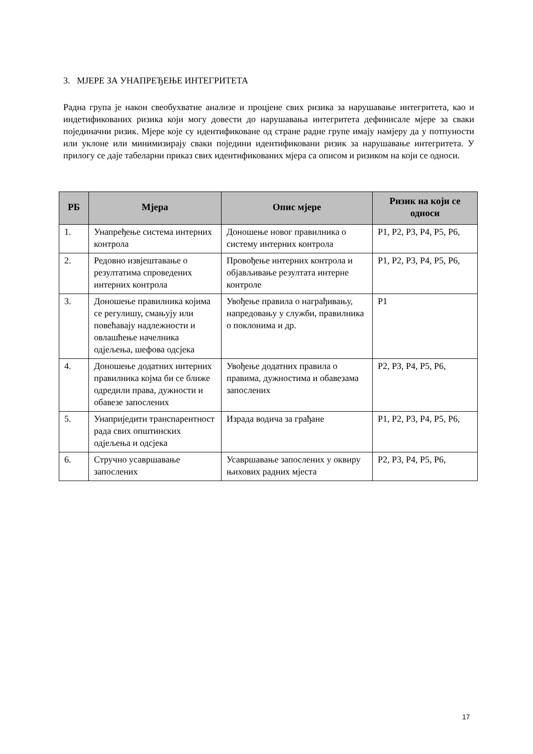3. МЈЕРЕ ЗА УНАПРЕЂЕЊЕ ИНТЕГРИТЕТА
Радна група је након свеобухватне анализе и процјене свих ризика за нарушавање интегритета, као и индетификованих ризика који могу довести до нарушавања интегритета дефинисале мјере за сваки појединачни ризик. Мјере које су идентификоване од стране радне групе имају намјеру да у потпуности или уклоне или минимизирају сваки поједини идентификовани ризик за нарушавање интегритета. У прилогу се даје табеларни приказ свих идентификованих мјера са описом и ризиком на који се односи.
| РБ | Мјера | Опис мјере | Ризик на који се односи |
| --- | --- | --- | --- |
| 1. | Унапређење система интерних контрола | Доношење новог правилника о систему интерних контрола | Р1, Р2, Р3, Р4, Р5, Р6, |
| 2. | Редовно извјештавање о резултатима спроведених интерних контрола | Провођење интерних контрола и објављивање резултата интерне контроле | Р1, Р2, Р3, Р4, Р5, Р6, |
| 3. | Доношење правилника којима се регулишу, смањују или повећавају надлежности и овлашћење начелника одјељења, шефова одсјека | Увођење правила о награђивању, напредовању у служби, правилника о поклонима и др. | Р1 |
| 4. | Доношење додатних интерних правилника којма би се ближе одредили права, дужности и обавезе запослених | Увођење додатних правила о правима, дужностима и обавезама запослених | Р2, Р3, Р4, Р5, Р6, |
| 5. | Унаприједити транспарентност рада свих општинских одјељења и одсјека | Израда водича за грађане | Р1, Р2, Р3, Р4, Р5, Р6, |
| 6. | Стручно усавршавање запослених | Усавршавање запослених у оквиру њихових радних мјеста | Р2, Р3, Р4, Р5, Р6, |
17